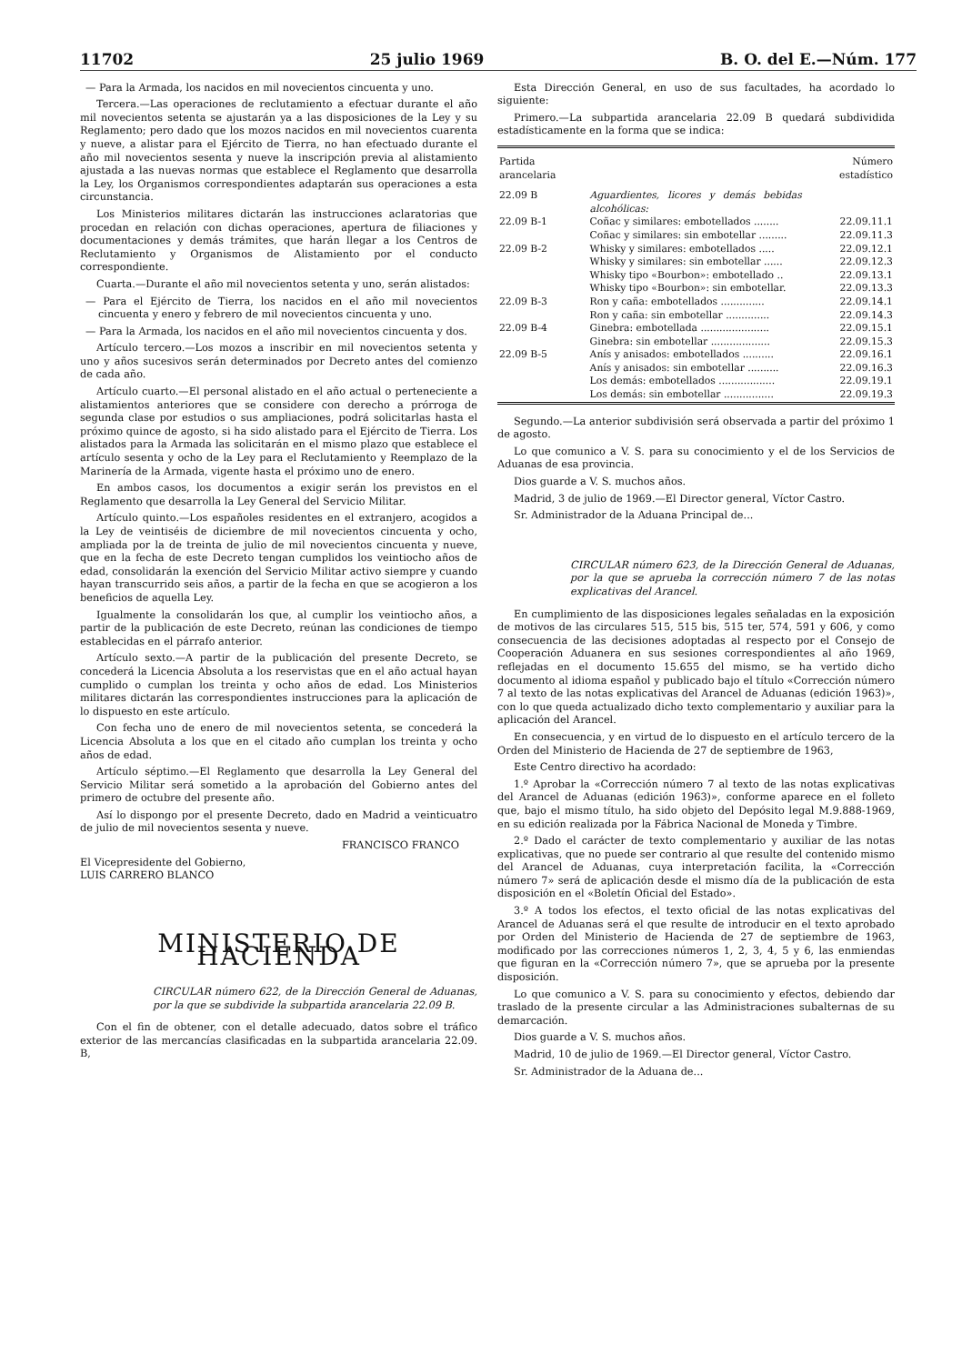11702 25 julio 1969 B. O. del E.—Núm. 177
— Para la Armada, los nacidos en mil novecientos cincuenta y uno.
Tercera.—Las operaciones de reclutamiento a efectuar durante el año mil novecientos setenta se ajustarán ya a las disposiciones de la Ley y su Reglamento; pero dado que los mozos nacidos en mil novecientos cuarenta y nueve, a alistar para el Ejército de Tierra, no han efectuado durante el año mil novecientos sesenta y nueve la inscripción previa al alistamiento ajustada a las nuevas normas que establece el Reglamento que desarrolla la Ley, los Organismos correspondientes adaptarán sus operaciones a esta circunstancia.
Los Ministerios militares dictarán las instrucciones aclaratorias que procedan en relación con dichas operaciones, apertura de filiaciones y documentaciones y demás trámites, que harán llegar a los Centros de Reclutamiento y Organismos de Alistamiento por el conducto correspondiente.
Cuarta.—Durante el año mil novecientos setenta y uno, serán alistados:
— Para el Ejército de Tierra, los nacidos en el año mil novecientos cincuenta y enero y febrero de mil novecientos cincuenta y uno.
— Para la Armada, los nacidos en el año mil novecientos cincuenta y dos.
Artículo tercero.—Los mozos a inscribir en mil novecientos setenta y uno y años sucesivos serán determinados por Decreto antes del comienzo de cada año.
Artículo cuarto.—El personal alistado en el año actual o perteneciente a alistamientos anteriores que se considere con derecho a prórroga de segunda clase por estudios o sus ampliaciones, podrá solicitarlas hasta el próximo quince de agosto, si ha sido alistado para el Ejército de Tierra. Los alistados para la Armada las solicitarán en el mismo plazo que establece el artículo sesenta y ocho de la Ley para el Reclutamiento y Reemplazo de la Marinería de la Armada, vigente hasta el próximo uno de enero.
En ambos casos, los documentos a exigir serán los previstos en el Reglamento que desarrolla la Ley General del Servicio Militar.
Artículo quinto.—Los españoles residentes en el extranjero, acogidos a la Ley de veintiséis de diciembre de mil novecientos cincuenta y ocho, ampliada por la de treinta de julio de mil novecientos cincuenta y nueve, que en la fecha de este Decreto tengan cumplidos los veintiocho años de edad, consolidarán la exención del Servicio Militar activo siempre y cuando hayan transcurrido seis años, a partir de la fecha en que se acogieron a los beneficios de aquella Ley.
Igualmente la consolidarán los que, al cumplir los veintiocho años, a partir de la publicación de este Decreto, reúnan las condiciones de tiempo establecidas en el párrafo anterior.
Artículo sexto.—A partir de la publicación del presente Decreto, se concederá la Licencia Absoluta a los reservistas que en el año actual hayan cumplido o cumplan los treinta y ocho años de edad. Los Ministerios militares dictarán las correspondientes instrucciones para la aplicación de lo dispuesto en este artículo.
Con fecha uno de enero de mil novecientos setenta, se concederá la Licencia Absoluta a los que en el citado año cumplan los treinta y ocho años de edad.
Artículo séptimo.—El Reglamento que desarrolla la Ley General del Servicio Militar será sometido a la aprobación del Gobierno antes del primero de octubre del presente año.
Así lo dispongo por el presente Decreto, dado en Madrid a veinticuatro de julio de mil novecientos sesenta y nueve.
FRANCISCO FRANCO
El Vicepresidente del Gobierno,
LUIS CARRERO BLANCO
MINISTERIO DE HACIENDA
CIRCULAR número 622, de la Dirección General de Aduanas, por la que se subdivide la subpartida arancelaria 22.09 B.
Con el fin de obtener, con el detalle adecuado, datos sobre el tráfico exterior de las mercancías clasificadas en la subpartida arancelaria 22.09. B,
Esta Dirección General, en uso de sus facultades, ha acordado lo siguiente:
Primero.—La subpartida arancelaria 22.09 B quedará subdividida estadísticamente en la forma que se indica:
| Partida arancelaria | | Número estadístico |
| --- | --- | --- |
| 22.09 B | Aguardientes, licores y demás bebidas alcohólicas: | |
| 22.09 B-1 | Coñac y similares: embotellados ........ | 22.09.11.1 |
| | Coñac y similares: sin embotellar ......... | 22.09.11.3 |
| 22.09 B-2 | Whisky y similares: embotellados ..... | 22.09.12.1 |
| | Whisky y similares: sin embotellar ...... | 22.09.12.3 |
| | Whisky tipo «Bourbon»: embotellado .. | 22.09.13.1 |
| | Whisky tipo «Bourbon»: sin embotellar. | 22.09.13.3 |
| 22.09 B-3 | Ron y caña: embotellados .............. | 22.09.14.1 |
| | Ron y caña: sin embotellar .............. | 22.09.14.3 |
| 22.09 B-4 | Ginebra: embotellada ...................... | 22.09.15.1 |
| | Ginebra: sin embotellar ................... | 22.09.15.3 |
| 22.09 B-5 | Anís y anisados: embotellados .......... | 22.09.16.1 |
| | Anís y anisados: sin embotellar .......... | 22.09.16.3 |
| | Los demás: embotellados .................. | 22.09.19.1 |
| | Los demás: sin embotellar ................ | 22.09.19.3 |
Segundo.—La anterior subdivisión será observada a partir del próximo 1 de agosto.
Lo que comunico a V. S. para su conocimiento y el de los Servicios de Aduanas de esa provincia.
Dios guarde a V. S. muchos años.
Madrid, 3 de julio de 1969.—El Director general, Víctor Castro.
Sr. Administrador de la Aduana Principal de...
CIRCULAR número 623, de la Dirección General de Aduanas, por la que se aprueba la corrección número 7 de las notas explicativas del Arancel.
En cumplimiento de las disposiciones legales señaladas en la exposición de motivos de las circulares 515, 515 bis, 515 ter, 574, 591 y 606, y como consecuencia de las decisiones adoptadas al respecto por el Consejo de Cooperación Aduanera en sus sesiones correspondientes al año 1969, reflejadas en el documento 15.655 del mismo, se ha vertido dicho documento al idioma español y publicado bajo el título «Corrección número 7 al texto de las notas explicativas del Arancel de Aduanas (edición 1963)», con lo que queda actualizado dicho texto complementario y auxiliar para la aplicación del Arancel.
En consecuencia, y en virtud de lo dispuesto en el artículo tercero de la Orden del Ministerio de Hacienda de 27 de septiembre de 1963,
Este Centro directivo ha acordado:
1.º Aprobar la «Corrección número 7 al texto de las notas explicativas del Arancel de Aduanas (edición 1963)», conforme aparece en el folleto que, bajo el mismo título, ha sido objeto del Depósito legal M.9.888-1969, en su edición realizada por la Fábrica Nacional de Moneda y Timbre.
2.º Dado el carácter de texto complementario y auxiliar de las notas explicativas, que no puede ser contrario al que resulte del contenido mismo del Arancel de Aduanas, cuya interpretación facilita, la «Corrección número 7» será de aplicación desde el mismo día de la publicación de esta disposición en el «Boletín Oficial del Estado».
3.º A todos los efectos, el texto oficial de las notas explicativas del Arancel de Aduanas será el que resulte de introducir en el texto aprobado por Orden del Ministerio de Hacienda de 27 de septiembre de 1963, modificado por las correcciones números 1, 2, 3, 4, 5 y 6, las enmiendas que figuran en la «Corrección número 7», que se aprueba por la presente disposición.
Lo que comunico a V. S. para su conocimiento y efectos, debiendo dar traslado de la presente circular a las Administraciones subalternas de su demarcación.
Dios guarde a V. S. muchos años.
Madrid, 10 de julio de 1969.—El Director general, Víctor Castro.
Sr. Administrador de la Aduana de...